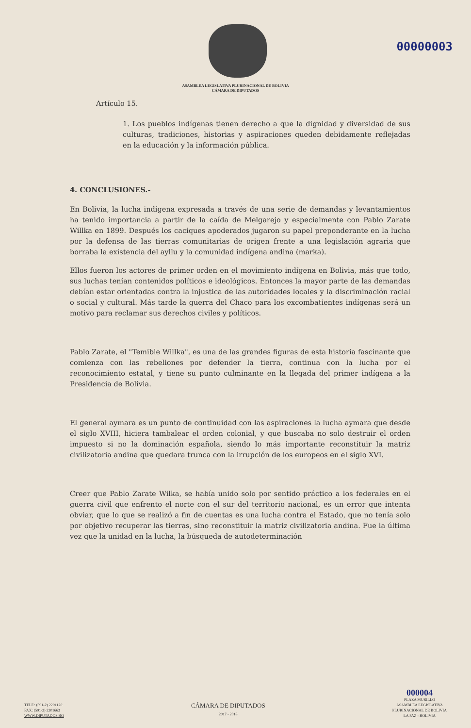00000003
ASAMBLEA LEGISLATIVA PLURINACIONAL DE BOLIVIA
CÁMARA DE DIPUTADOS
Artículo 15.
1. Los pueblos indígenas tienen derecho a que la dignidad y diversidad de sus culturas, tradiciones, historias y aspiraciones queden debidamente reflejadas en la educación y la información pública.
4. CONCLUSIONES.-
En Bolivia, la lucha indígena expresada a través de una serie de demandas y levantamientos ha tenido importancia a partir de la caída de Melgarejo y especialmente con Pablo Zarate Willka en 1899. Después los caciques apoderados jugaron su papel preponderante en la lucha por la defensa de las tierras comunitarias de origen frente a una legislación agraria que borraba la existencia del ayllu y la comunidad indígena andina (marka).
Ellos fueron los actores de primer orden en el movimiento indígena en Bolivia, más que todo, sus luchas tenían contenidos políticos e ideológicos. Entonces la mayor parte de las demandas debían estar orientadas contra la injustica de las autoridades locales y la discriminación racial o social y cultural. Más tarde la guerra del Chaco para los excombatientes indígenas será un motivo para reclamar sus derechos civiles y políticos.
Pablo Zarate, el "Temible Willka", es una de las grandes figuras de esta historia fascinante que comienza con las rebeliones por defender la tierra, continua con la lucha por el reconocimiento estatal, y tiene su punto culminante en la llegada del primer indígena a la Presidencia de Bolivia.
El general aymara es un punto de continuidad con las aspiraciones la lucha aymara que desde el siglo XVIII, hiciera tambalear el orden colonial, y que buscaba no solo destruir el orden impuesto si no la dominación española, siendo lo más importante reconstituir la matriz civilizatoria andina que quedara trunca con la irrupción de los europeos en el siglo XVI.
Creer que Pablo Zarate Wilka, se había unido solo por sentido práctico a los federales en el guerra civil que enfrento el norte con el sur del territorio nacional, es un error que intenta obviar, que lo que se realizó a fin de cuentas es una lucha contra el Estado, que no tenía solo por objetivo recuperar las tierras, sino reconstituir la matriz civilizatoria andina. Fue la última vez que la unidad en la lucha, la búsqueda de autodeterminación
TELF.: (591-2) 2201120
FAX: (591-2) 2201663
WWW.DIPUTADOS.BO
CÁMARA DE DIPUTADOS
2017 - 2018
000004
PLAZA MURILLO
ASAMBLEA LEGISLATIVA
PLURINACIONAL DE BOLIVIA
LA PAZ - BOLIVIA